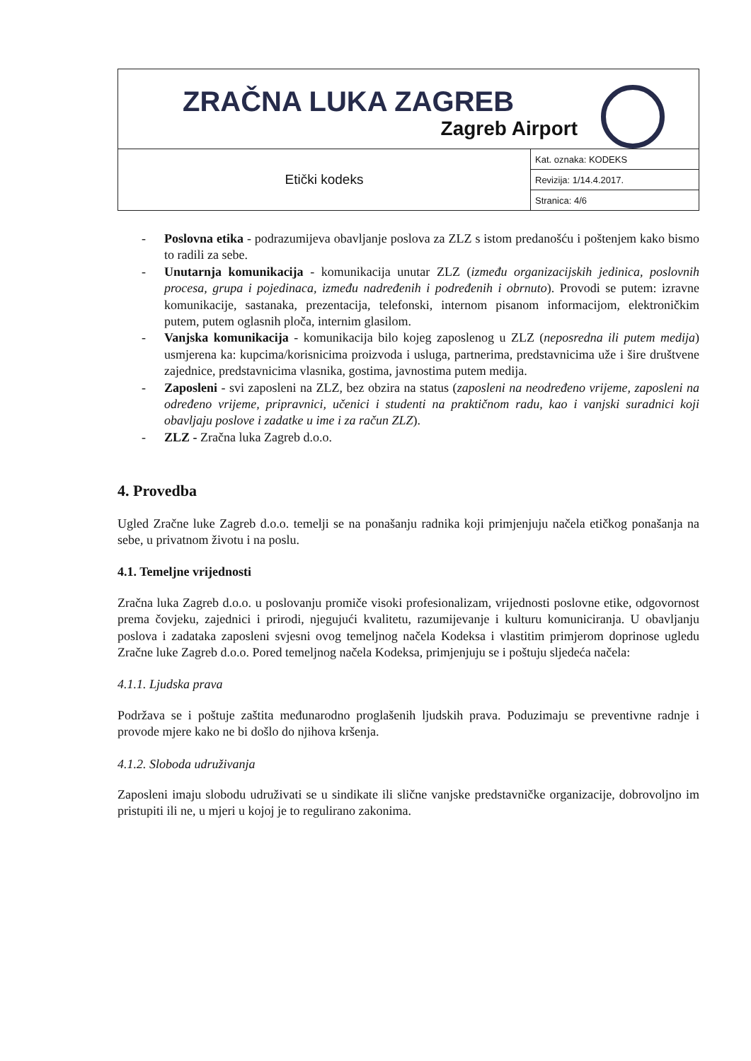| ZRAČNA LUKA ZAGREB Zagreb Airport | |
| Etički kodeks | Kat. oznaka: KODEKS |
| | Revizija: 1/14.4.2017. |
| | Stranica: 4/6 |
- Poslovna etika - podrazumijeva obavljanje poslova za ZLZ s istom predanošću i poštenjem kako bismo to radili za sebe.
- Unutarnja komunikacija - komunikacija unutar ZLZ (između organizacijskih jedinica, poslovnih procesa, grupa i pojedinaca, između nadređenih i podređenih i obrnuto). Provodi se putem: izravne komunikacije, sastanaka, prezentacija, telefonski, internom pisanom informacijom, elektroničkim putem, putem oglasnih ploča, internim glasilom.
- Vanjska komunikacija - komunikacija bilo kojeg zaposlenog u ZLZ (neposredna ili putem medija) usmjerena ka: kupcima/korisnicima proizvoda i usluga, partnerima, predstavnicima uže i šire društvene zajednice, predstavnicima vlasnika, gostima, javnostima putem medija.
- Zaposleni - svi zaposleni na ZLZ, bez obzira na status (zaposleni na neodređeno vrijeme, zaposleni na određeno vrijeme, pripravnici, učenici i studenti na praktičnom radu, kao i vanjski suradnici koji obavljaju poslove i zadatke u ime i za račun ZLZ).
- ZLZ - Zračna luka Zagreb d.o.o.
4. Provedba
Ugled Zračne luke Zagreb d.o.o. temelji se na ponašanju radnika koji primjenjuju načela etičkog ponašanja na sebe, u privatnom životu i na poslu.
4.1. Temeljne vrijednosti
Zračna luka Zagreb d.o.o. u poslovanju promiče visoki profesionalizam, vrijednosti poslovne etike, odgovornost prema čovjeku, zajednici i prirodi, njegujući kvalitetu, razumijevanje i kulturu komuniciranja. U obavljanju poslova i zadataka zaposleni svjesni ovog temeljnog načela Kodeksa i vlastitim primjerom doprinose ugledu Zračne luke Zagreb d.o.o. Pored temeljnog načela Kodeksa, primjenjuju se i poštuju sljedeća načela:
4.1.1. Ljudska prava
Podržava se i poštuje zaštita međunarodno proglašenih ljudskih prava. Poduzimaju se preventivne radnje i provode mjere kako ne bi došlo do njihova kršenja.
4.1.2. Sloboda udruživanja
Zaposleni imaju slobodu udruživati se u sindikate ili slične vanjske predstavničke organizacije, dobrovoljno im pristupiti ili ne, u mjeri u kojoj je to regulirano zakonima.